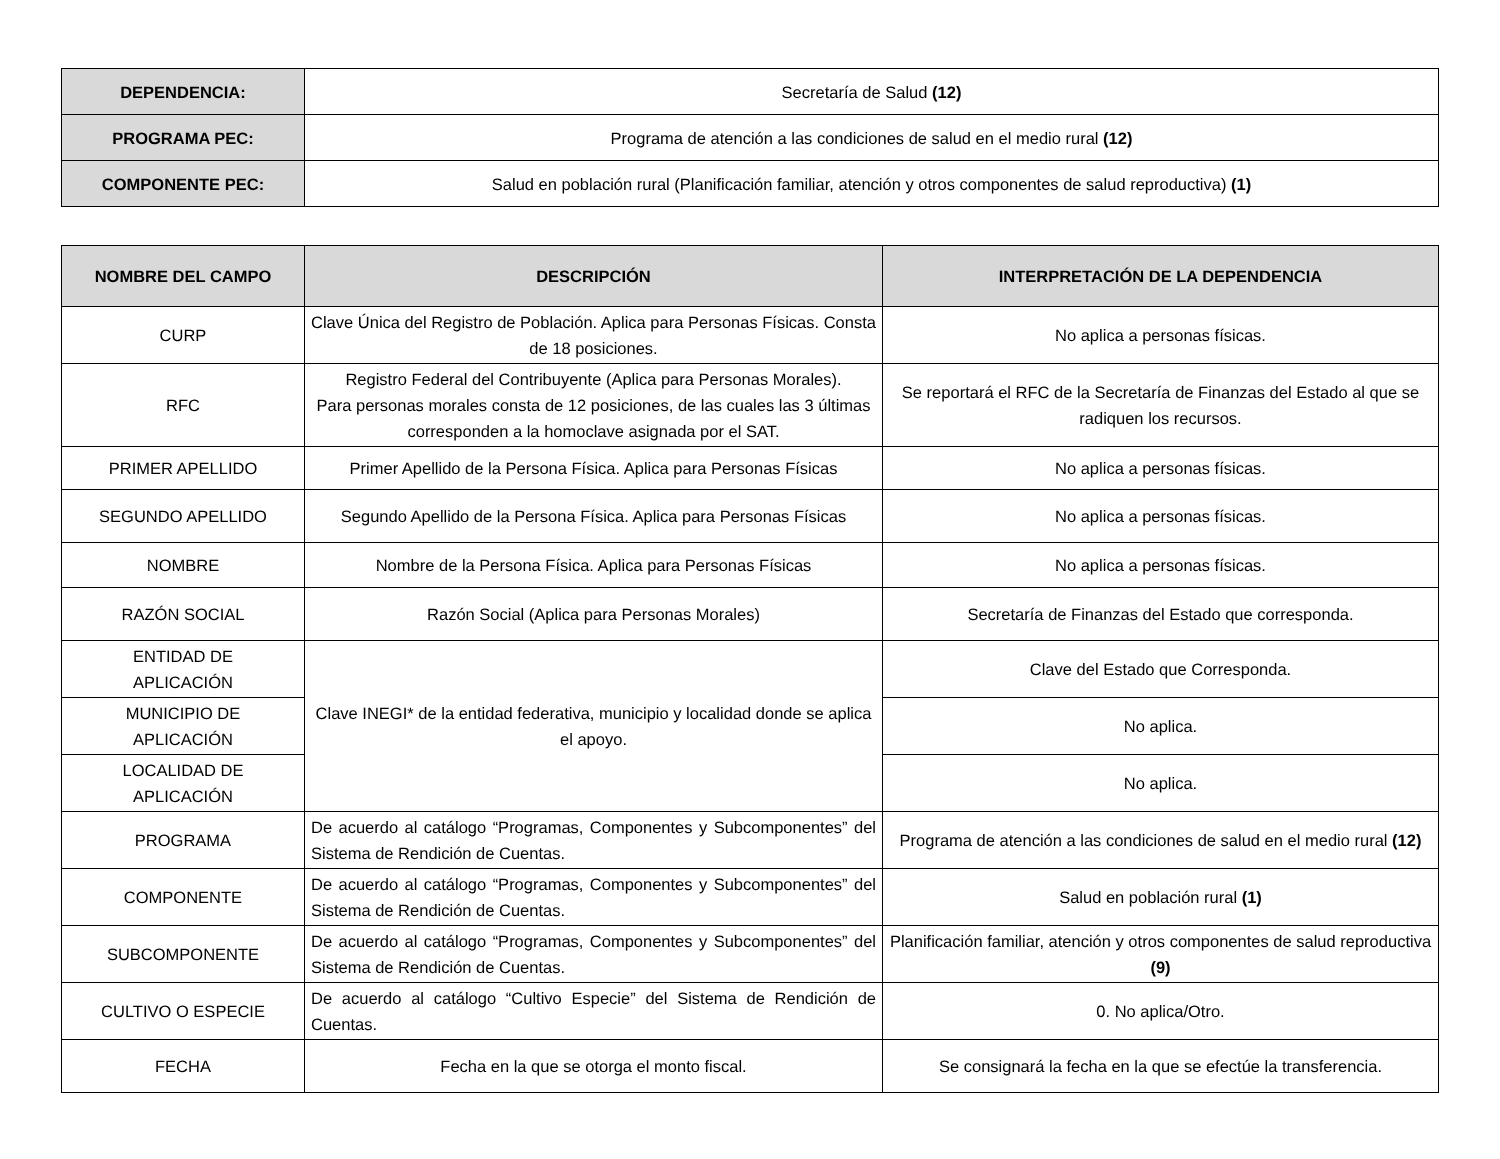| DEPENDENCIA: | Secretaría de Salud (12) |
| PROGRAMA PEC: | Programa de atención a las condiciones de salud en el medio rural (12) |
| COMPONENTE PEC: | Salud en población rural (Planificación familiar, atención y otros componentes de salud reproductiva) (1) |
| NOMBRE DEL CAMPO | DESCRIPCIÓN | INTERPRETACIÓN DE LA DEPENDENCIA |
| --- | --- | --- |
| CURP | Clave Única del Registro de Población. Aplica para Personas Físicas. Consta de 18 posiciones. | No aplica a personas físicas. |
| RFC | Registro Federal del Contribuyente (Aplica para Personas Morales). Para personas morales consta de 12 posiciones, de las cuales las 3 últimas corresponden a la homoclave asignada por el SAT. | Se reportará el RFC de la Secretaría de Finanzas del Estado al que se radiquen los recursos. |
| PRIMER APELLIDO | Primer Apellido de la Persona Física. Aplica para Personas Físicas | No aplica a personas físicas. |
| SEGUNDO APELLIDO | Segundo Apellido de la Persona Física. Aplica para Personas Físicas | No aplica a personas físicas. |
| NOMBRE | Nombre de la Persona Física. Aplica para Personas Físicas | No aplica a personas físicas. |
| RAZÓN SOCIAL | Razón Social (Aplica para Personas Morales) | Secretaría de Finanzas del Estado que corresponda. |
| ENTIDAD DE APLICACIÓN | Clave INEGI* de la entidad federativa, municipio y localidad donde se aplica el apoyo. | Clave del Estado que Corresponda. |
| MUNICIPIO DE APLICACIÓN | | No aplica. |
| LOCALIDAD DE APLICACIÓN | | No aplica. |
| PROGRAMA | De acuerdo al catálogo “Programas, Componentes y Subcomponentes” del Sistema de Rendición de Cuentas. | Programa de atención a las condiciones de salud en el medio rural (12) |
| COMPONENTE | De acuerdo al catálogo “Programas, Componentes y Subcomponentes” del Sistema de Rendición de Cuentas. | Salud en población rural (1) |
| SUBCOMPONENTE | De acuerdo al catálogo “Programas, Componentes y Subcomponentes” del Sistema de Rendición de Cuentas. | Planificación familiar, atención y otros componentes de salud reproductiva (9) |
| CULTIVO O ESPECIE | De acuerdo al catálogo “Cultivo Especie” del Sistema de Rendición de Cuentas. | 0. No aplica/Otro. |
| FECHA | Fecha en la que se otorga el monto fiscal. | Se consignará la fecha en la que se efectúe la transferencia. |